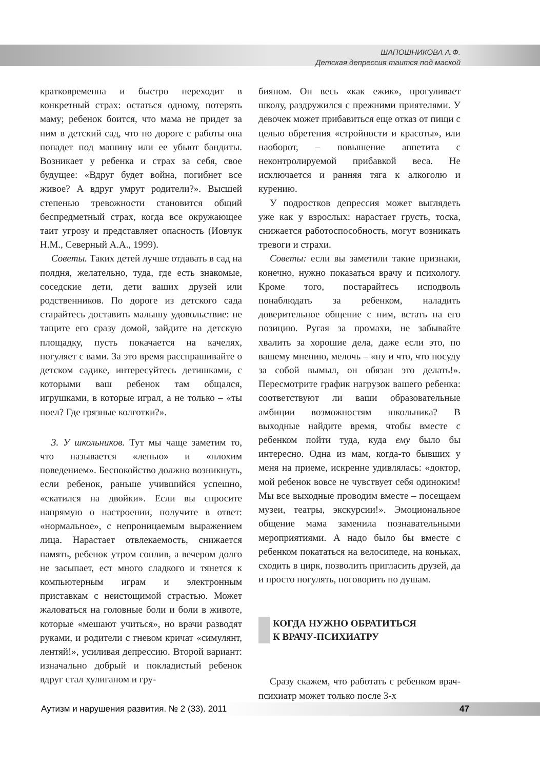ШАПОШНИКОВА А.Ф.
Детская депрессия таится под маской
кратковременна и быстро переходит в конкретный страх: остаться одному, потерять маму; ребенок боится, что мама не придет за ним в детский сад, что по дороге с работы она попадет под машину или ее убьют бандиты. Возникает у ребенка и страх за себя, свое будущее: «Вдруг будет война, погибнет все живое? А вдруг умрут родители?». Высшей степенью тревожности становится общий беспредметный страх, когда все окружающее таит угрозу и представляет опасность (Иовчук Н.М., Северный А.А., 1999).
Советы. Таких детей лучше отдавать в сад на полдня, желательно, туда, где есть знакомые, соседские дети, дети ваших друзей или родственников. По дороге из детского сада старайтесь доставить малышу удовольствие: не тащите его сразу домой, зайдите на детскую площадку, пусть покачается на качелях, погуляет с вами. За это время расспрашивайте о детском садике, интересуйтесь детишками, с которыми ваш ребенок там общался, игрушками, в которые играл, а не только – «ты поел? Где грязные колготки?».
3. У школьников. Тут мы чаще заметим то, что называется «ленью» и «плохим поведением». Беспокойство должно возникнуть, если ребенок, раньше учившийся успешно, «скатился на двойки». Если вы спросите напрямую о настроении, получите в ответ: «нормальное», с непроницаемым выражением лица. Нарастает отвлекаемость, снижается память, ребенок утром сонлив, а вечером долго не засыпает, ест много сладкого и тянется к компьютерным играм и электронным приставкам с неистощимой страстью. Может жаловаться на головные боли и боли в животе, которые «мешают учиться», но врачи разводят руками, и родители с гневом кричат «симулянт, лентяй!», усиливая депрессию. Второй вариант: изначально добрый и покладистый ребенок вдруг стал хулиганом и гру-
бияном. Он весь «как ежик», прогуливает школу, раздружился с прежними приятелями. У девочек может прибавиться еще отказ от пищи с целью обретения «стройности и красоты», или наоборот, – повышение аппетита с неконтролируемой прибавкой веса. Не исключается и ранняя тяга к алкоголю и курению.
У подростков депрессия может выглядеть уже как у взрослых: нарастает грусть, тоска, снижается работоспособность, могут возникать тревоги и страхи.
Советы: если вы заметили такие признаки, конечно, нужно показаться врачу и психологу. Кроме того, постарайтесь исподволь понаблюдать за ребенком, наладить доверительное общение с ним, встать на его позицию. Ругая за промахи, не забывайте хвалить за хорошие дела, даже если это, по вашему мнению, мелочь – «ну и что, что посуду за собой вымыл, он обязан это делать!». Пересмотрите график нагрузок вашего ребенка: соответствуют ли ваши образовательные амбиции возможностям школьника? В выходные найдите время, чтобы вместе с ребенком пойти туда, куда ему было бы интересно. Одна из мам, когда-то бывших у меня на приеме, искренне удивлялась: «доктор, мой ребенок вовсе не чувствует себя одиноким! Мы все выходные проводим вместе – посещаем музеи, театры, экскурсии!». Эмоциональное общение мама заменила познавательными мероприятиями. А надо было бы вместе с ребенком покататься на велосипеде, на коньках, сходить в цирк, позволить пригласить друзей, да и просто погулять, поговорить по душам.
КОГДА НУЖНО ОБРАТИТЬСЯ
К ВРАЧУ-ПСИХИАТРУ
Сразу скажем, что работать с ребенком врач-психиатр может только после 3-х
Аутизм и нарушения развития. № 2 (33). 2011 47